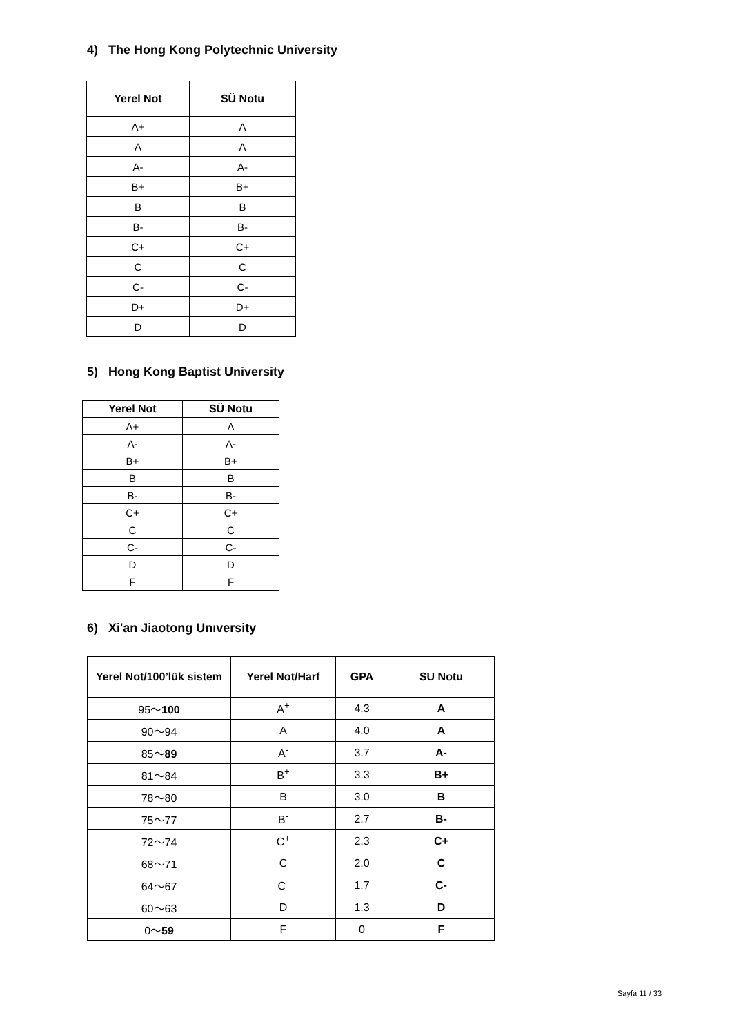4) The Hong Kong Polytechnic University
| Yerel Not | SÜ Notu |
| --- | --- |
| A+ | A |
| A | A |
| A- | A- |
| B+ | B+ |
| B | B |
| B- | B- |
| C+ | C+ |
| C | C |
| C- | C- |
| D+ | D+ |
| D | D |
5) Hong Kong Baptist University
| Yerel Not | SÜ Notu |
| --- | --- |
| A+ | A |
| A- | A- |
| B+ | B+ |
| B | B |
| B- | B- |
| C+ | C+ |
| C | C |
| C- | C- |
| D | D |
| F | F |
6) Xi'an Jiaotong Unıversity
| Yerel Not/100’lük sistem | Yerel Not/Harf | GPA | SU Notu |
| --- | --- | --- | --- |
| 95〜 100 | A<sup>+</sup> | 4.3 | A |
| 90〜94 | A | 4.0 | A |
| 85〜 89 | A<sup>-</sup> | 3.7 | A- |
| 81〜84 | B<sup>+</sup> | 3.3 | B+ |
| 78〜80 | B | 3.0 | B |
| 75〜77 | B<sup>-</sup> | 2.7 | B- |
| 72〜74 | C<sup>+</sup> | 2.3 | C+ |
| 68〜71 | C | 2.0 | C |
| 64〜67 | C<sup>-</sup> | 1.7 | C- |
| 60〜63 | D | 1.3 | D |
| 0〜 59 | F | 0 | F |
Sayfa 11 / 33